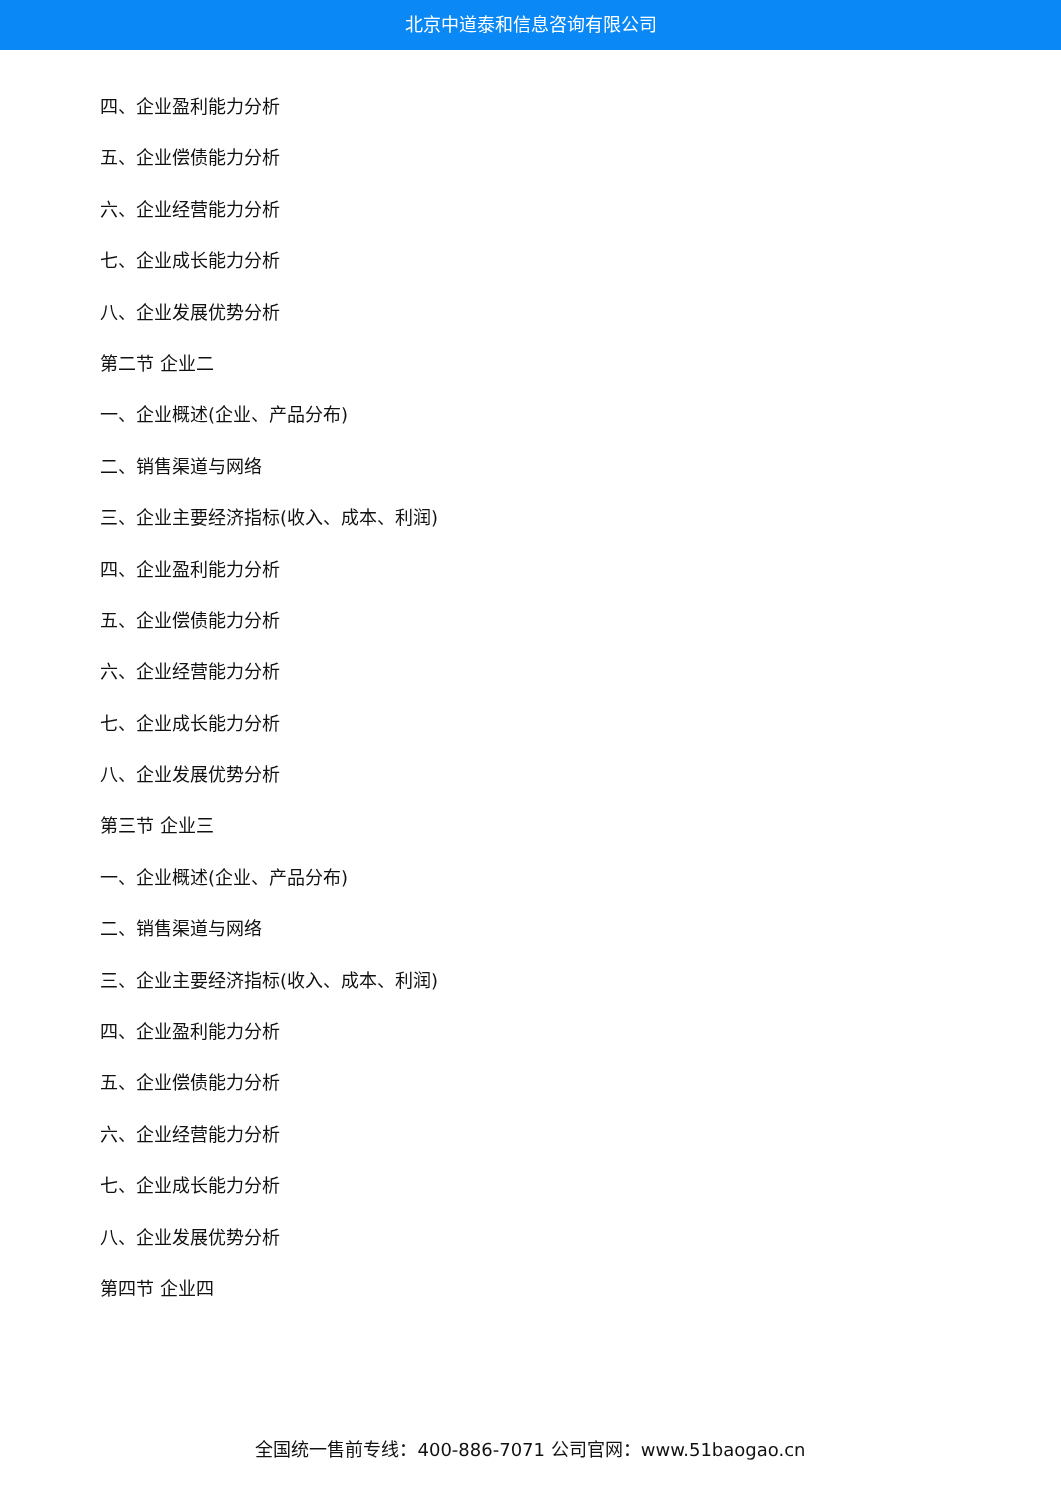北京中道泰和信息咨询有限公司
四、企业盈利能力分析
五、企业偿债能力分析
六、企业经营能力分析
七、企业成长能力分析
八、企业发展优势分析
第二节 企业二
一、企业概述(企业、产品分布)
二、销售渠道与网络
三、企业主要经济指标(收入、成本、利润)
四、企业盈利能力分析
五、企业偿债能力分析
六、企业经营能力分析
七、企业成长能力分析
八、企业发展优势分析
第三节 企业三
一、企业概述(企业、产品分布)
二、销售渠道与网络
三、企业主要经济指标(收入、成本、利润)
四、企业盈利能力分析
五、企业偿债能力分析
六、企业经营能力分析
七、企业成长能力分析
八、企业发展优势分析
第四节 企业四
全国统一售前专线：400-886-7071 公司官网：www.51baogao.cn